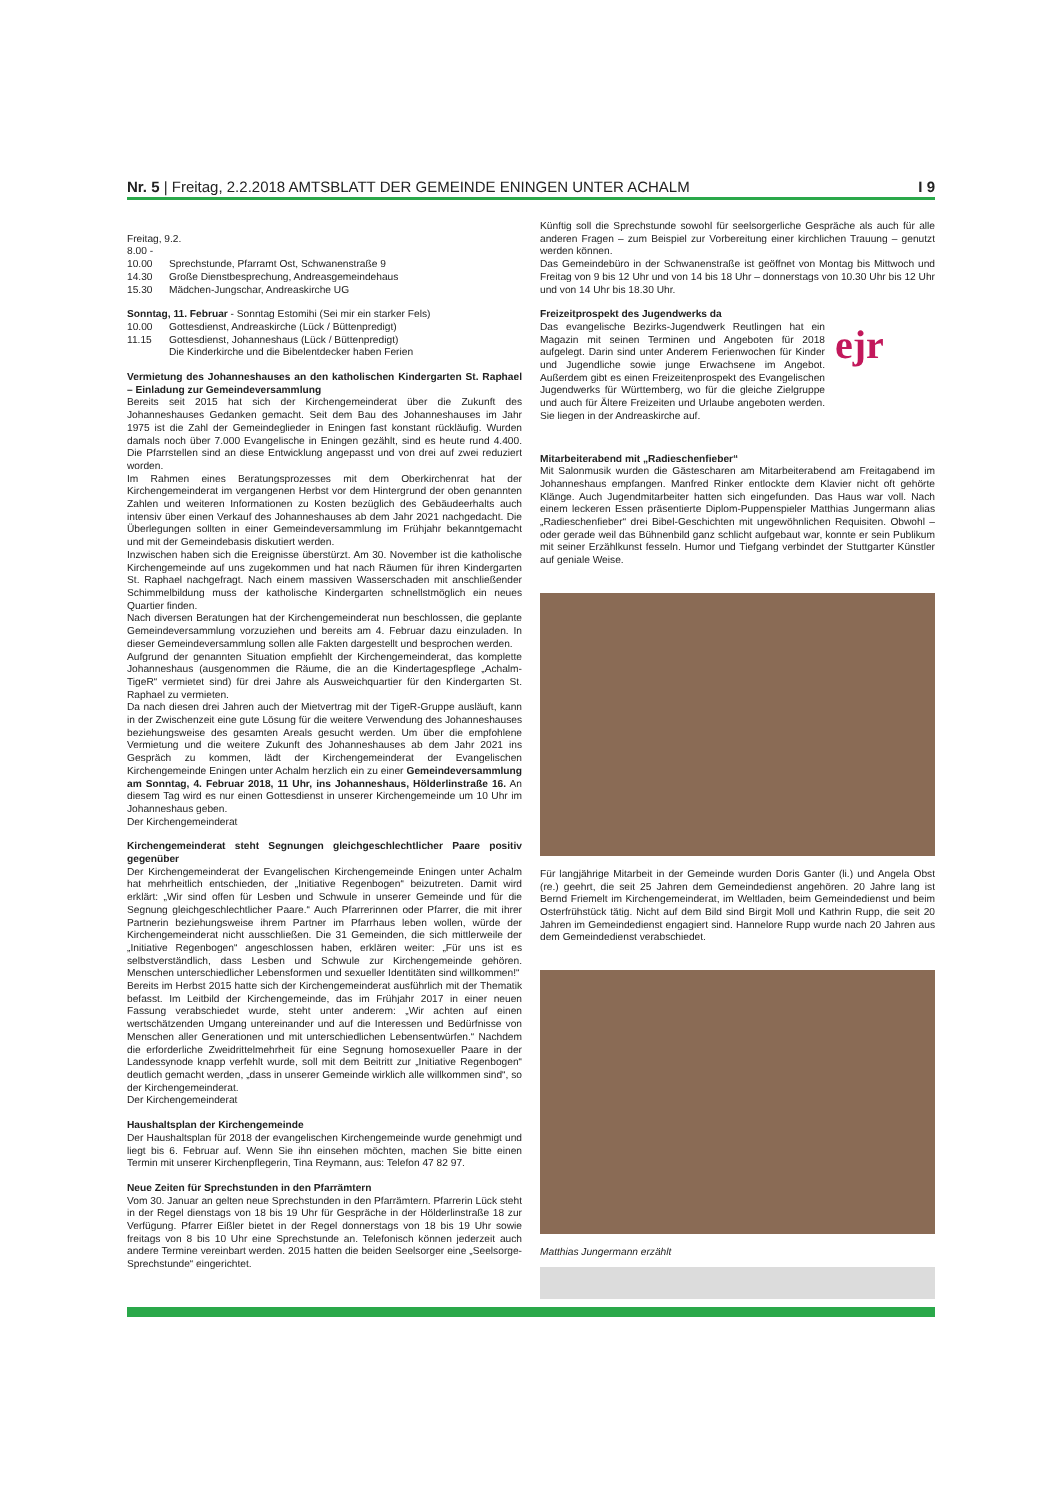Nr. 5 | Freitag, 2.2.2018 AMTSBLATT DER GEMEINDE ENINGEN UNTER ACHALM I 9
Freitag, 9.2.
8.00 -
10.00 Sprechstunde, Pfarramt Ost, Schwanenstraße 9
14.30 Große Dienstbesprechung, Andreasgemeindehaus
15.30 Mädchen-Jungschar, Andreaskirche UG
Sonntag, 11. Februar - Sonntag Estomihi (Sei mir ein starker Fels)
10.00 Gottesdienst, Andreaskirche (Lück / Büttenpredigt)
11.15 Gottesdienst, Johanneshaus (Lück / Büttenpredigt)
Die Kinderkirche und die Bibelentdecker haben Ferien
Vermietung des Johanneshauses an den katholischen Kindergarten St. Raphael – Einladung zur Gemeindeversammlung
Bereits seit 2015 hat sich der Kirchengemeinderat über die Zukunft des Johanneshauses Gedanken gemacht. Seit dem Bau des Johanneshauses im Jahr 1975 ist die Zahl der Gemeindeglieder in Eningen fast konstant rückläufig. Wurden damals noch über 7.000 Evangelische in Eningen gezählt, sind es heute rund 4.400. Die Pfarrstellen sind an diese Entwicklung angepasst und von drei auf zwei reduziert worden.
Im Rahmen eines Beratungsprozesses mit dem Oberkirchenrat hat der Kirchengemeinderat im vergangenen Herbst vor dem Hintergrund der oben genannten Zahlen und weiteren Informationen zu Kosten bezüglich des Gebäudeerhalts auch intensiv über einen Verkauf des Johanneshauses ab dem Jahr 2021 nachgedacht. Die Überlegungen sollten in einer Gemeindeversammlung im Frühjahr bekanntgemacht und mit der Gemeindebasis diskutiert werden.
Inzwischen haben sich die Ereignisse überstürzt. Am 30. November ist die katholische Kirchengemeinde auf uns zugekommen und hat nach Räumen für ihren Kindergarten St. Raphael nachgefragt. Nach einem massiven Wasserschaden mit anschließender Schimmelbildung muss der katholische Kindergarten schnellstmöglich ein neues Quartier finden.
Nach diversen Beratungen hat der Kirchengemeinderat nun beschlossen, die geplante Gemeindeversammlung vorzuziehen und bereits am 4. Februar dazu einzuladen. In dieser Gemeindeversammlung sollen alle Fakten dargestellt und besprochen werden.
Aufgrund der genannten Situation empfiehlt der Kirchengemeinderat, das komplette Johanneshaus (ausgenommen die Räume, die an die Kindertagespflege „Achalm-TigeR“ vermietet sind) für drei Jahre als Ausweichquartier für den Kindergarten St. Raphael zu vermieten.
Da nach diesen drei Jahren auch der Mietvertrag mit der TigeR-Gruppe ausläuft, kann in der Zwischenzeit eine gute Lösung für die weitere Verwendung des Johanneshauses beziehungsweise des gesamten Areals gesucht werden. Um über die empfohlene Vermietung und die weitere Zukunft des Johanneshauses ab dem Jahr 2021 ins Gespräch zu kommen, lädt der Kirchengemeinderat der Evangelischen Kirchengemeinde Eningen unter Achalm herzlich ein zu einer Gemeindeversammlung am Sonntag, 4. Februar 2018, 11 Uhr, ins Johanneshaus, Hölderlinstraße 16. An diesem Tag wird es nur einen Gottesdienst in unserer Kirchengemeinde um 10 Uhr im Johanneshaus geben.
Der Kirchengemeinderat
Kirchengemeinderat steht Segnungen gleichgeschlechtlicher Paare positiv gegenüber
Der Kirchengemeinderat der Evangelischen Kirchengemeinde Eningen unter Achalm hat mehrheitlich entschieden, der „Initiative Regenbogen“ beizutreten. Damit wird erklärt: „Wir sind offen für Lesben und Schwule in unserer Gemeinde und für die Segnung gleichgeschlechtlicher Paare.“ Auch Pfarrerinnen oder Pfarrer, die mit ihrer Partnerin beziehungsweise ihrem Partner im Pfarrhaus leben wollen, würde der Kirchengemeinderat nicht ausschließen. Die 31 Gemeinden, die sich mittlerweile der „Initiative Regenbogen“ angeschlossen haben, erklären weiter: „Für uns ist es selbstverständlich, dass Lesben und Schwule zur Kirchengemeinde gehören. Menschen unterschiedlicher Lebensformen und sexueller Identitäten sind willkommen!“
Bereits im Herbst 2015 hatte sich der Kirchengemeinderat ausführlich mit der Thematik befasst. Im Leitbild der Kirchengemeinde, das im Frühjahr 2017 in einer neuen Fassung verabschiedet wurde, steht unter anderem: „Wir achten auf einen wertschätzenden Umgang untereinander und auf die Interessen und Bedürfnisse von Menschen aller Generationen und mit unterschiedlichen Lebensentwürfen.“ Nachdem die erforderliche Zweidrittelmehrheit für eine Segnung homosexueller Paare in der Landessynode knapp verfehlt wurde, soll mit dem Beitritt zur „Initiative Regenbogen“ deutlich gemacht werden, „dass in unserer Gemeinde wirklich alle willkommen sind“, so der Kirchengemeinderat.
Der Kirchengemeinderat
Haushaltsplan der Kirchengemeinde
Der Haushaltsplan für 2018 der evangelischen Kirchengemeinde wurde genehmigt und liegt bis 6. Februar auf. Wenn Sie ihn einsehen möchten, machen Sie bitte einen Termin mit unserer Kirchenpflegerin, Tina Reymann, aus: Telefon 47 82 97.
Neue Zeiten für Sprechstunden in den Pfarrämtern
Vom 30. Januar an gelten neue Sprechstunden in den Pfarrämtern. Pfarrerin Lück steht in der Regel dienstags von 18 bis 19 Uhr für Gespräche in der Hölderlinstraße 18 zur Verfügung. Pfarrer Eißler bietet in der Regel donnerstags von 18 bis 19 Uhr sowie freitags von 8 bis 10 Uhr eine Sprechstunde an. Telefonisch können jederzeit auch andere Termine vereinbart werden. 2015 hatten die beiden Seelsorger eine „Seelsorge-Sprechstunde“ eingerichtet.
Künftig soll die Sprechstunde sowohl für seelsorgerliche Gespräche als auch für alle anderen Fragen – zum Beispiel zur Vorbereitung einer kirchlichen Trauung – genutzt werden können.
Das Gemeindebüro in der Schwanenstraße ist geöffnet von Montag bis Mittwoch und Freitag von 9 bis 12 Uhr und von 14 bis 18 Uhr – donnerstags von 10.30 Uhr bis 12 Uhr und von 14 Uhr bis 18.30 Uhr.
Freizeitprospekt des Jugendwerks da
Das evangelische Bezirks-Jugendwerk Reutlingen hat ein Magazin mit seinen Terminen und Angeboten für 2018 aufgelegt. Darin sind unter Anderem Ferienwochen für Kinder und Jugendliche sowie junge Erwachsene im Angebot. Außerdem gibt es einen Freizeitenprospekt des Evangelischen Jugendwerks für Württemberg, wo für die gleiche Zielgruppe und auch für Ältere Freizeiten und Urlaube angeboten werden. Sie liegen in der Andreaskirche auf.
ejr
Mitarbeiterabend mit „Radieschenfieber“
Mit Salonmusik wurden die Gästescharen am Mitarbeiterabend am Freitagabend im Johanneshaus empfangen. Manfred Rinker entlockte dem Klavier nicht oft gehörte Klänge. Auch Jugendmitarbeiter hatten sich eingefunden. Das Haus war voll. Nach einem leckeren Essen präsentierte Diplom-Puppenspieler Matthias Jungermann alias „Radieschenfieber“ drei Bibel-Geschichten mit ungewöhnlichen Requisiten. Obwohl – oder gerade weil das Bühnenbild ganz schlicht aufgebaut war, konnte er sein Publikum mit seiner Erzählkunst fesseln. Humor und Tiefgang verbindet der Stuttgarter Künstler auf geniale Weise.
Für langjährige Mitarbeit in der Gemeinde wurden Doris Ganter (li.) und Angela Obst (re.) geehrt, die seit 25 Jahren dem Gemeindedienst angehören. 20 Jahre lang ist Bernd Friemelt im Kirchengemeinderat, im Weltladen, beim Gemeindedienst und beim Osterfrühstück tätig. Nicht auf dem Bild sind Birgit Moll und Kathrin Rupp, die seit 20 Jahren im Gemeindedienst engagiert sind. Hannelore Rupp wurde nach 20 Jahren aus dem Gemeindedienst verabschiedet.
Matthias Jungermann erzählt